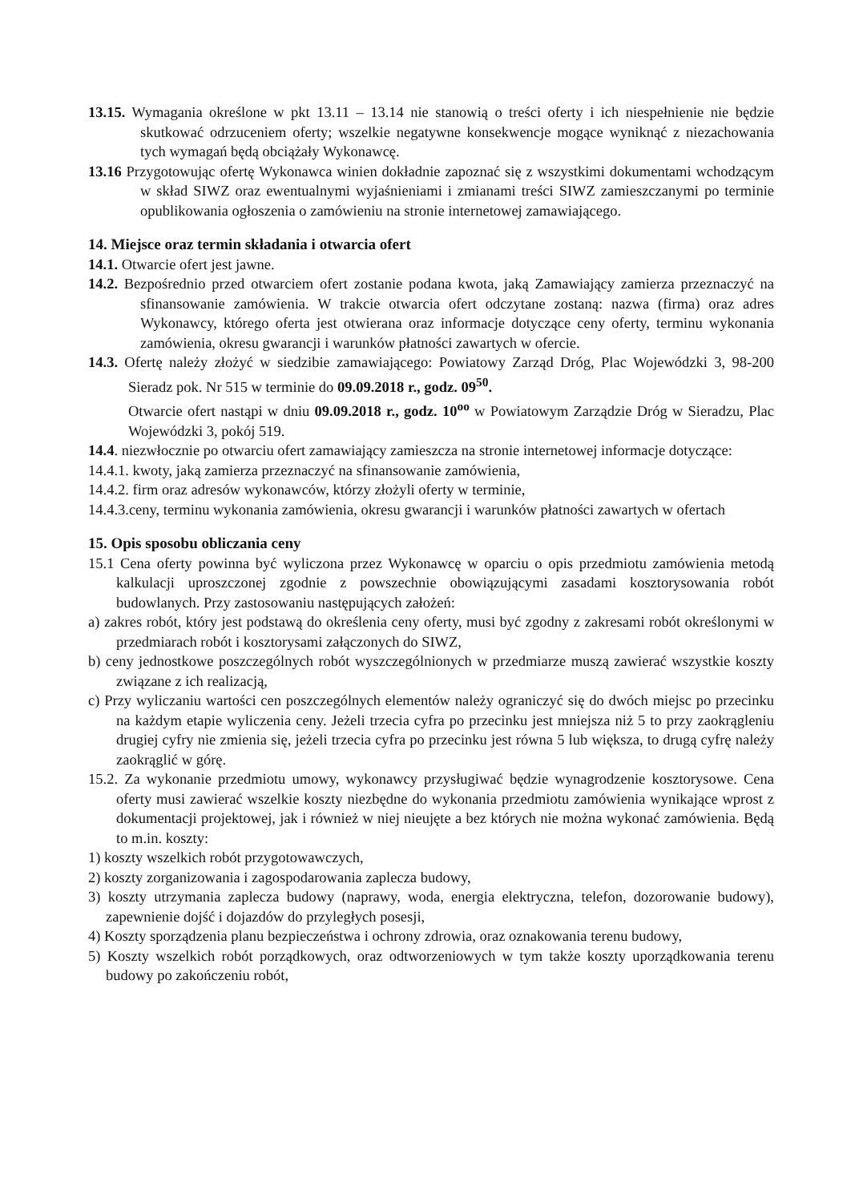13.15. Wymagania określone w pkt 13.11 – 13.14 nie stanowią o treści oferty i ich niespełnienie nie będzie skutkować odrzuceniem oferty; wszelkie negatywne konsekwencje mogące wyniknąć z niezachowania tych wymagań będą obciążały Wykonawcę.
13.16 Przygotowując ofertę Wykonawca winien dokładnie zapoznać się z wszystkimi dokumentami wchodzącym w skład SIWZ oraz ewentualnymi wyjaśnieniami i zmianami treści SIWZ zamieszczanymi po terminie opublikowania ogłoszenia o zamówieniu na stronie internetowej zamawiającego.
14. Miejsce oraz termin składania i otwarcia ofert
14.1. Otwarcie ofert jest jawne.
14.2. Bezpośrednio przed otwarciem ofert zostanie podana kwota, jaką Zamawiający zamierza przeznaczyć na sfinansowanie zamówienia. W trakcie otwarcia ofert odczytane zostaną: nazwa (firma) oraz adres Wykonawcy, którego oferta jest otwierana oraz informacje dotyczące ceny oferty, terminu wykonania zamówienia, okresu gwarancji i warunków płatności zawartych w ofercie.
14.3. Ofertę należy złożyć w siedzibie zamawiającego: Powiatowy Zarząd Dróg, Plac Wojewódzki 3, 98-200 Sieradz pok. Nr 515 w terminie do 09.09.2018 r., godz. 09<sup>50</sup>.
Otwarcie ofert nastąpi w dniu 09.09.2018 r., godz. 10<sup>oo</sup> w Powiatowym Zarządzie Dróg w Sieradzu, Plac Wojewódzki 3, pokój 519.
14.4. niezwłocznie po otwarciu ofert zamawiający zamieszcza na stronie internetowej informacje dotyczące:
14.4.1. kwoty, jaką zamierza przeznaczyć na sfinansowanie zamówienia,
14.4.2. firm oraz adresów wykonawców, którzy złożyli oferty w terminie,
14.4.3.ceny, terminu wykonania zamówienia, okresu gwarancji i warunków płatności zawartych w ofertach
15. Opis sposobu obliczania ceny
15.1 Cena oferty powinna być wyliczona przez Wykonawcę w oparciu o opis przedmiotu zamówienia metodą kalkulacji uproszczonej zgodnie z powszechnie obowiązującymi zasadami kosztorysowania robót budowlanych. Przy zastosowaniu następujących założeń:
a) zakres robót, który jest podstawą do określenia ceny oferty, musi być zgodny z zakresami robót określonymi w przedmiarach robót i kosztorysami załączonych do SIWZ,
b) ceny jednostkowe poszczególnych robót wyszczególnionych w przedmiarze muszą zawierać wszystkie koszty związane z ich realizacją,
c) Przy wyliczaniu wartości cen poszczególnych elementów należy ograniczyć się do dwóch miejsc po przecinku na każdym etapie wyliczenia ceny. Jeżeli trzecia cyfra po przecinku jest mniejsza niż 5 to przy zaokrągleniu drugiej cyfry nie zmienia się, jeżeli trzecia cyfra po przecinku jest równa 5 lub większa, to drugą cyfrę należy zaokrąglić w górę.
15.2. Za wykonanie przedmiotu umowy, wykonawcy przysługiwać będzie wynagrodzenie kosztorysowe. Cena oferty musi zawierać wszelkie koszty niezbędne do wykonania przedmiotu zamówienia wynikające wprost z dokumentacji projektowej, jak i również w niej nieujęte a bez których nie można wykonać zamówienia. Będą to m.in. koszty:
1) koszty wszelkich robót przygotowawczych,
2) koszty zorganizowania i zagospodarowania zaplecza budowy,
3) koszty utrzymania zaplecza budowy (naprawy, woda, energia elektryczna, telefon, dozorowanie budowy), zapewnienie dojść i dojazdów do przyległych posesji,
4) Koszty sporządzenia planu bezpieczeństwa i ochrony zdrowia, oraz oznakowania terenu budowy,
5) Koszty wszelkich robót porządkowych, oraz odtworzeniowych w tym także koszty uporządkowania terenu budowy po zakończeniu robót,